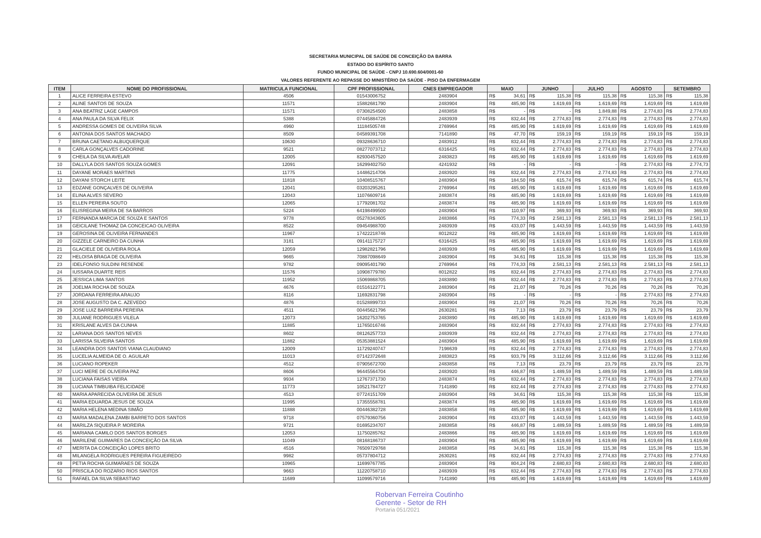SECRETARIA MUNICIPAL DE SAÚDE DE CONCEIÇÃO DA BARRA
ESTADO DO ESPÍRITO SANTO
FUNDO MUNICIPAL DE SAÚDE - CNPJ 10.690.604/0001-60
VALORES REFERENTE AO REPASSE DO MINISTÉRIO DA SAÚDE - PISO DA ENFERMAGEM
| ITEM | NOME DO PROFISSIONAL | MATRICULA FUNCIONAL | CPF PROFISSIONAL | CNES EMPREGADOR | MAIO | | JUNHO | | JULHO | | AGOSTO | | SETEMBRO | |
| --- | --- | --- | --- | --- | --- | --- | --- | --- | --- | --- | --- | --- | --- | --- |
| 1 | ALICE FERREIRA ESTEVO | 4506 | 01543006752 | 2483904 | R$ | 34,61 | R$ | 115,38 | R$ | 115,38 | R$ | 115,38 | R$ | 115,38 |
| 2 | ALINE SANTOS DE SOUZA | 11571 | 15882681790 | 2483904 | R$ | 485,90 | R$ | 1.619,69 | R$ | 1.619,69 | R$ | 1.619,69 | R$ | 1.619,69 |
| 3 | ANA BEATRIZ LAGE CAMPOS | 11571 | 07308254500 | 2483858 | R$ | - | R$ | - | R$ | 1.849,88 | R$ | 2.774,83 | R$ | 2.774,83 |
| 4 | ANA PAULA DA SILVA FELIX | 5388 | 07445884726 | 2483939 | R$ | 832,44 | R$ | 2.774,83 | R$ | 2.774,83 | R$ | 2.774,83 | R$ | 2.774,83 |
| 5 | ANDRESSA GOMES DE OLIVEIRA SILVA | 4960 | 11184505748 | 2769964 | R$ | 485,90 | R$ | 1.619,69 | R$ | 1.619,69 | R$ | 1.619,69 | R$ | 1.619,69 |
| 6 | ANTONIA DOS SANTOS MACHADO | 8509 | 04589391708 | 7141890 | R$ | 47,70 | R$ | 159,19 | R$ | 159,19 | R$ | 159,19 | R$ | 159,19 |
| 7 | BRUNA CAETANO ALBUQUERQUE | 10630 | 09328636710 | 2483912 | R$ | 832,44 | R$ | 2.774,83 | R$ | 2.774,83 | R$ | 2.774,83 | R$ | 2.774,83 |
| 8 | CARLA GONÇALVES CADORINE | 9521 | 08277073712 | 6316425 | R$ | 832,44 | R$ | 2.774,83 | R$ | 2.774,83 | R$ | 2.774,83 | R$ | 2.774,83 |
| 9 | CHEILA DA SILVA AVELAR | 12005 | 82930457520 | 2483823 | R$ | 485,90 | R$ | 1.619,69 | R$ | 1.619,69 | R$ | 1.619,69 | R$ | 1.619,69 |
| 10 | DALLYLA DOS SANTOS SOUZA GOMES | 12091 | 16299402750 | 4241932 | R$ | - | R$ | - | R$ | - | R$ | 2.774,83 | R$ | 2.774,73 |
| 11 | DAYANE MORAES MARTINS | 11775 | 14486214706 | 2483920 | R$ | 832,44 | R$ | 2.774,83 | R$ | 2.774,83 | R$ | 2.774,83 | R$ | 2.774,83 |
| 12 | DAYANI STORCH LEITE | 11818 | 10408515767 | 2483904 | R$ | 184,50 | R$ | 615,74 | R$ | 615,74 | R$ | 615,74 | R$ | 615,74 |
| 13 | EDZANE GONÇALVES DE OLIVEIRA | 12041 | 03203295261 | 2769964 | R$ | 485,90 | R$ | 1.619,69 | R$ | 1.619,69 | R$ | 1.619,69 | R$ | 1.619,69 |
| 14 | ELINA ALVES SEVERO | 12043 | 11076609716 | 2483874 | R$ | 485,90 | R$ | 1.619,69 | R$ | 1.619,69 | R$ | 1.619,69 | R$ | 1.619,69 |
| 15 | ELLEN PEREIRA SOUTO | 12065 | 17792081702 | 2483874 | R$ | 485,90 | R$ | 1.619,69 | R$ | 1.619,69 | R$ | 1.619,69 | R$ | 1.619,69 |
| 16 | ELISREGINA MEIRA DE SA BARROS | 5224 | 64198499500 | 2483904 | R$ | 110,97 | R$ | 369,93 | R$ | 369,93 | R$ | 369,93 | R$ | 369,93 |
| 17 | FERNANDA MARCIA DE SOUZA E SANTOS | 9778 | 05278343605 | 2483866 | R$ | 774,33 | R$ | 2.581,13 | R$ | 2.581,13 | R$ | 2.581,13 | R$ | 2.581,13 |
| 18 | GEICILANE THOMAZ DA CONCEICAO OLIVEIRA | 8522 | 09454988700 | 2483939 | R$ | 433,07 | R$ | 1.443,59 | R$ | 1.443,59 | R$ | 1.443,59 | R$ | 1.443,59 |
| 19 | GEROSINA DE OLIVEIRA FERNANDES | 11967 | 17422218746 | 8012822 | R$ | 485,90 | R$ | 1.619,69 | R$ | 1.619,69 | R$ | 1.619,69 | R$ | 1.619,69 |
| 20 | GIZZELE CARNEIRO DA CUNHA | 3181 | 09141175727 | 6316425 | R$ | 485,90 | R$ | 1.619,69 | R$ | 1.619,69 | R$ | 1.619,69 | R$ | 1.619,69 |
| 21 | GLACIELE DE OLIVEIRA ROLA | 12059 | 12982821796 | 2483939 | R$ | 485,90 | R$ | 1.619,69 | R$ | 1.619,69 | R$ | 1.619,69 | R$ | 1.619,69 |
| 22 | HELOISA BRAGA DE OLIVEIRA | 9665 | 70887098649 | 2483904 | R$ | 34,61 | R$ | 115,38 | R$ | 115,38 | R$ | 115,38 | R$ | 115,38 |
| 23 | IDELFONSO SULDINI RESENDE | 9782 | 09095401790 | 2769964 | R$ | 774,33 | R$ | 2.581,13 | R$ | 2.581,13 | R$ | 2.581,13 | R$ | 2.581,13 |
| 24 | IUSSARA DUARTE REIS | 11576 | 10908779780 | 8012822 | R$ | 832,44 | R$ | 2.774,83 | R$ | 2.774,83 | R$ | 2.774,83 | R$ | 2.774,83 |
| 25 | JESSICA LIMA SANTOS | 11952 | 15069868705 | 2483890 | R$ | 832,44 | R$ | 2.774,83 | R$ | 2.774,83 | R$ | 2.774,83 | R$ | 2.774,83 |
| 26 | JOELMA ROCHA DE SOUZA | 4676 | 01516122771 | 2483904 | R$ | 21,07 | R$ | 70,26 | R$ | 70,26 | R$ | 70,26 | R$ | 70,26 |
| 27 | JORDANA FERREIRA ARAUJO | 8116 | 11692831798 | 2483904 | R$ | - | R$ | - | R$ | - | R$ | 2.774,83 | R$ | 2.774,83 |
| 28 | JOSE AUGUSTO DA C. AZEVEDO | 4876 | 01528899733 | 2483904 | R$ | 21,07 | R$ | 70,26 | R$ | 70,26 | R$ | 70,26 | R$ | 70,26 |
| 29 | JOSE LUIZ BARREIRA PEREIRA | 4511 | 00445621796 | 2630281 | R$ | 7,13 | R$ | 23,79 | R$ | 23,79 | R$ | 23,79 | R$ | 23,79 |
| 30 | JULIANE RODRIGUES VILELA | 12073 | 16202753765 | 2483890 | R$ | 485,90 | R$ | 1.619,69 | R$ | 1.619,69 | R$ | 1.619,69 | R$ | 1.619,69 |
| 31 | KRISLANE ALVES DA CUNHA | 11885 | 11765016746 | 2483904 | R$ | 832,44 | R$ | 2.774,83 | R$ | 2.774,83 | R$ | 2.774,83 | R$ | 2.774,83 |
| 32 | LARIANA DOS SANTOS NEVES | 8602 | 08126257733 | 2483939 | R$ | 832,44 | R$ | 2.774,83 | R$ | 2.774,83 | R$ | 2.774,83 | R$ | 2.774,83 |
| 33 | LARISSA SILVEIRA SANTOS | 11882 | 05353881524 | 2483904 | R$ | 485,90 | R$ | 1.619,69 | R$ | 1.619,69 | R$ | 1.619,69 | R$ | 1.619,69 |
| 34 | LEANDRA DOS SANTOS VIANA CLAUDIANO | 12009 | 11729240747 | 7198639 | R$ | 832,44 | R$ | 2.774,83 | R$ | 2.774,83 | R$ | 2.774,83 | R$ | 2.774,83 |
| 35 | LUCELIA ALMEIDA DE O. AGUILAR | 11013 | 07142372648 | 2483823 | R$ | 933,79 | R$ | 3.112,66 | R$ | 3.112,66 | R$ | 3.112,66 | R$ | 3.112,66 |
| 36 | LUCIANO ROPEKER | 4512 | 07905672700 | 2483858 | R$ | 7,13 | R$ | 23,79 | R$ | 23,79 | R$ | 23,79 | R$ | 23,79 |
| 37 | LUCI MERE DE OLIVEIRA PAZ | 8606 | 96445564704 | 2483920 | R$ | 446,87 | R$ | 1.489,59 | R$ | 1.489,59 | R$ | 1.489,59 | R$ | 1.489,59 |
| 38 | LUCIANA FAISAS VIEIRA | 9934 | 12767371730 | 2483874 | R$ | 832,44 | R$ | 2.774,83 | R$ | 2.774,83 | R$ | 2.774,83 | R$ | 2.774,83 |
| 39 | LUCIANA TIMBUIBA FELICIDADE | 11773 | 10521784727 | 7141890 | R$ | 832,44 | R$ | 2.774,83 | R$ | 2.774,83 | R$ | 2.774,83 | R$ | 2.774,83 |
| 40 | MARIA APARECIDA OLIVEIRA DE JESUS | 4513 | 07724151709 | 2483904 | R$ | 34,61 | R$ | 115,38 | R$ | 115,38 | R$ | 115,38 | R$ | 115,38 |
| 41 | MARIA EDUARDA JESUS DE SOUZA | 11995 | 17355558781 | 2483874 | R$ | 485,90 | R$ | 1.619,69 | R$ | 1.619,69 | R$ | 1.619,69 | R$ | 1.619,69 |
| 42 | MARIA HELENA MEDINA SIMÃO | 11888 | 00446382728 | 2483858 | R$ | 485,90 | R$ | 1.619,69 | R$ | 1.619,69 | R$ | 1.619,69 | R$ | 1.619,69 |
| 43 | MARIA MADALENA ZAMBI BARRETO DOS SANTOS | 9718 | 07579360756 | 2483904 | R$ | 433,07 | R$ | 1.443,59 | R$ | 1.443,59 | R$ | 1.443,59 | R$ | 1.443,59 |
| 44 | MARILZA SIQUEIRA P. MOREIRA | 9721 | 01695234707 | 2483858 | R$ | 446,87 | R$ | 1.489,59 | R$ | 1.489,59 | R$ | 1.489,59 | R$ | 1.489,59 |
| 45 | MARIANA CAMILO DOS SANTOS BORGES | 12053 | 11750285762 | 2483866 | R$ | 485,90 | R$ | 1.619,69 | R$ | 1.619,69 | R$ | 1.619,69 | R$ | 1.619,69 |
| 46 | MARILENE GUIMARES DA CONCEIÇÃO DA SILVA | 11049 | 08168186737 | 2483904 | R$ | 485,90 | R$ | 1.619,69 | R$ | 1.619,69 | R$ | 1.619,69 | R$ | 1.619,69 |
| 47 | MERITA DA CONCEIÇÃO LOPES BRITO | 4516 | 76509729768 | 2483858 | R$ | 34,61 | R$ | 115,38 | R$ | 115,38 | R$ | 115,38 | R$ | 115,38 |
| 48 | MILANGELA RODRIGUES PEREIRA FIGUEIREDO | 9982 | 05737804712 | 2630281 | R$ | 832,44 | R$ | 2.774,83 | R$ | 2.774,83 | R$ | 2.774,83 | R$ | 2.774,83 |
| 49 | PETIA ROCHA GUIMARAES DE SOUZA | 10965 | 11699767785 | 2483904 | R$ | 804,24 | R$ | 2.680,83 | R$ | 2.680,83 | R$ | 2.680,83 | R$ | 2.680,83 |
| 50 | PRISCILA DO ROZARIO RIOS SANTOS | 9663 | 11220758710 | 2483939 | R$ | 832,44 | R$ | 2.774,83 | R$ | 2.774,83 | R$ | 2.774,83 | R$ | 2.774,83 |
| 51 | RAFAEL DA SILVA SEBASTIAO | 11689 | 11099579716 | 7141890 | R$ | 485,90 | R$ | 1.619,69 | R$ | 1.619,69 | R$ | 1.619,69 | R$ | 1.619,69 |
Robervan Ferreira Coutinho
Gerente - Setor de RH
Portaria 051/2021